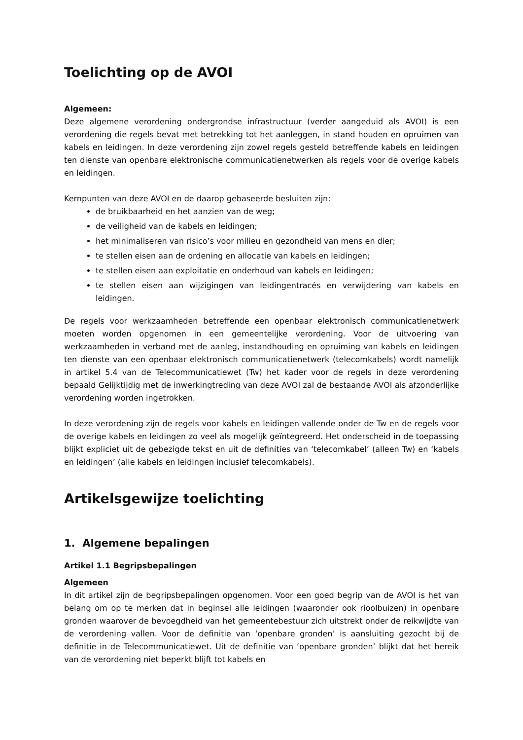Toelichting op de AVOI
Algemeen:
Deze algemene verordening ondergrondse infrastructuur (verder aangeduid als AVOI) is een verordening die regels bevat met betrekking tot het aanleggen, in stand houden en opruimen van kabels en leidingen. In deze verordening zijn zowel regels gesteld betreffende kabels en leidingen ten dienste van openbare elektronische communicatienetwerken als regels voor de overige kabels en leidingen.
Kernpunten van deze AVOI en de daarop gebaseerde besluiten zijn:
de bruikbaarheid en het aanzien van de weg;
de veiligheid van de kabels en leidingen;
het minimaliseren van risico’s voor milieu en gezondheid van mens en dier;
te stellen eisen aan de ordening en allocatie van kabels en leidingen;
te stellen eisen aan exploitatie en onderhoud van kabels en leidingen;
te stellen eisen aan wijzigingen van leidingentracés en verwijdering van kabels en leidingen.
De regels voor werkzaamheden betreffende een openbaar elektronisch communicatienetwerk moeten worden opgenomen in een gemeentelijke verordening. Voor de uitvoering van werkzaamheden in verband met de aanleg, instandhouding en opruiming van kabels en leidingen ten dienste van een openbaar elektronisch communicatienetwerk (telecomkabels) wordt namelijk in artikel 5.4 van de Telecommunicatiewet (Tw) het kader voor de regels in deze verordening bepaald Gelijktijdig met de inwerkingtreding van deze AVOI zal de bestaande AVOI als afzonderlijke verordening worden ingetrokken.
In deze verordening zijn de regels voor kabels en leidingen vallende onder de Tw en de regels voor de overige kabels en leidingen zo veel als mogelijk geïntegreerd. Het onderscheid in de toepassing blijkt expliciet uit de gebezigde tekst en uit de definities van ‘telecomkabel’ (alleen Tw) en ‘kabels en leidingen’ (alle kabels en leidingen inclusief telecomkabels).
Artikelsgewijze toelichting
1. Algemene bepalingen
Artikel 1.1 Begripsbepalingen
Algemeen
In dit artikel zijn de begripsbepalingen opgenomen. Voor een goed begrip van de AVOI is het van belang om op te merken dat in beginsel alle leidingen (waaronder ook rioolbuizen) in openbare gronden waarover de bevoegdheid van het gemeentebestuur zich uitstrekt onder de reikwijdte van de verordening vallen. Voor de definitie van ‘openbare gronden’ is aansluiting gezocht bij de definitie in de Telecommunicatiewet. Uit de definitie van ‘openbare gronden’ blijkt dat het bereik van de verordening niet beperkt blijft tot kabels en